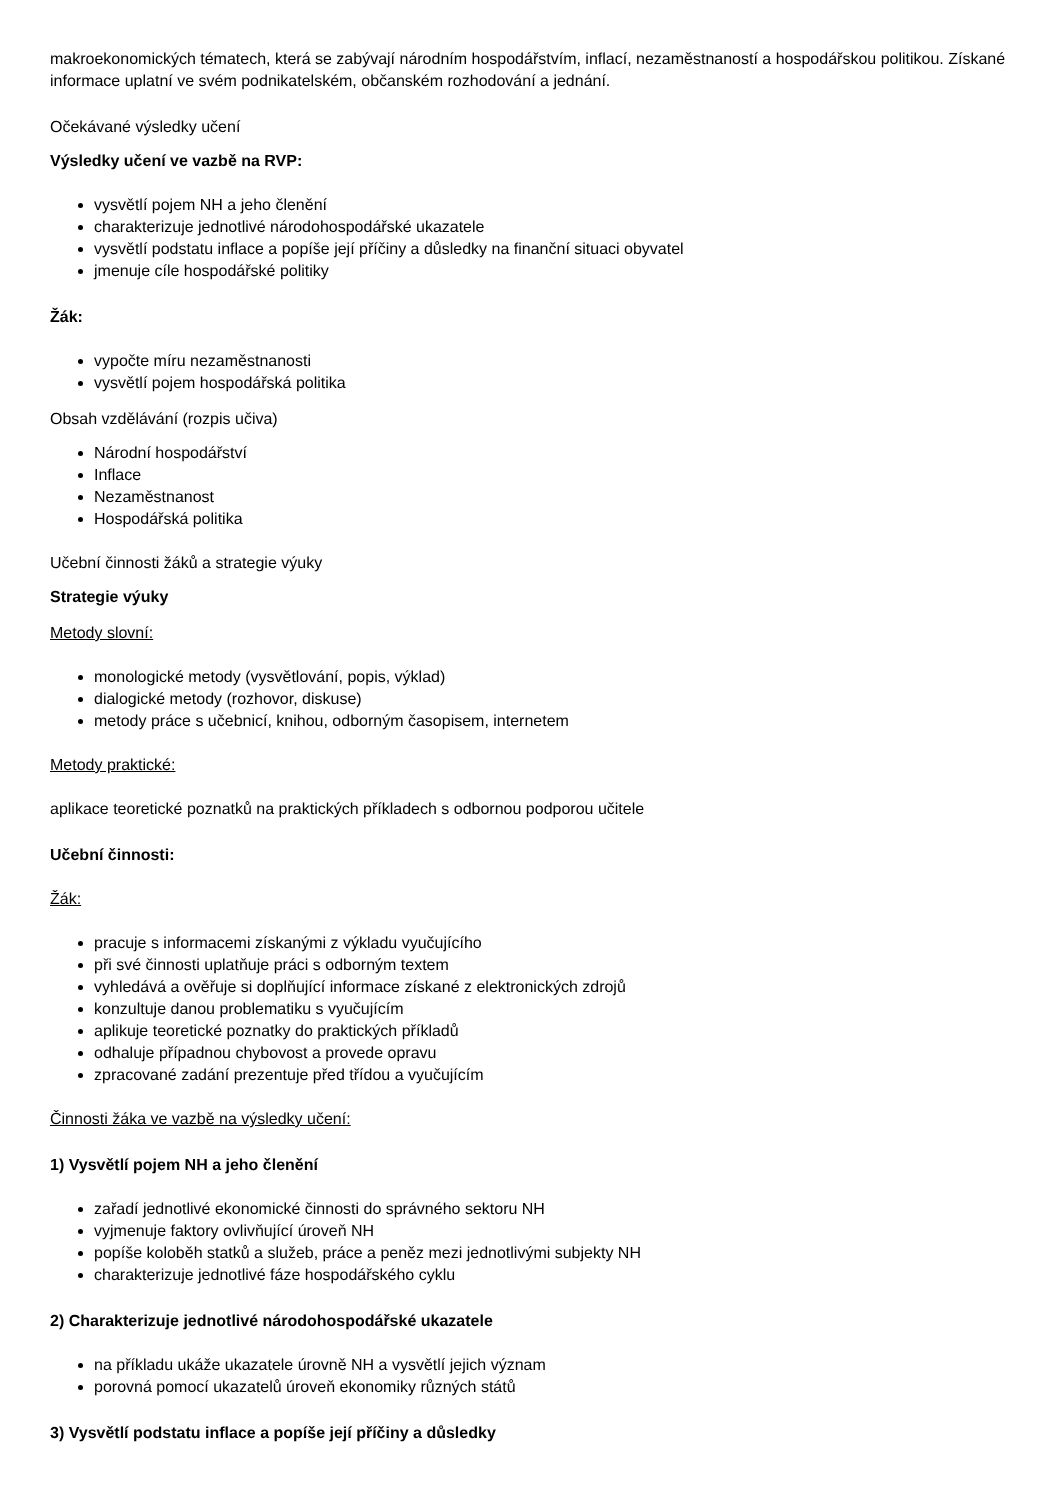makroekonomických tématech, která se zabývají národním hospodářstvím, inflací, nezaměstnaností a hospodářskou politikou. Získané informace uplatní ve svém podnikatelském, občanském rozhodování a jednání.
Očekávané výsledky učení
Výsledky učení ve vazbě na RVP:
vysvětlí pojem NH a jeho členění
charakterizuje jednotlivé národohospodářské ukazatele
vysvětlí podstatu inflace a popíše její příčiny a důsledky na finanční situaci obyvatel
jmenuje cíle hospodářské politiky
Žák:
vypočte míru nezaměstnanosti
vysvětlí pojem hospodářská politika
Obsah vzdělávání (rozpis učiva)
Národní hospodářství
Inflace
Nezaměstnanost
Hospodářská politika
Učební činnosti žáků a strategie výuky
Strategie výuky
Metody slovní:
monologické metody (vysvětlování, popis, výklad)
dialogické metody (rozhovor, diskuse)
metody práce s učebnicí, knihou, odborným časopisem, internetem
Metody praktické:
aplikace teoretické poznatků na praktických příkladech s odbornou podporou učitele
Učební činnosti:
Žák:
pracuje s informacemi získanými z výkladu vyučujícího
při své činnosti uplatňuje práci s odborným textem
vyhledává a ověřuje si doplňující informace získané z elektronických zdrojů
konzultuje danou problematiku s vyučujícím
aplikuje teoretické poznatky do praktických příkladů
odhaluje případnou chybovost a provede opravu
zpracované zadání prezentuje před třídou a vyučujícím
Činnosti žáka ve vazbě na výsledky učení:
1) Vysvětlí pojem NH a jeho členění
zařadí jednotlivé ekonomické činnosti do správného sektoru NH
vyjmenuje faktory ovlivňující úroveň NH
popíše koloběh statků a služeb, práce a peněz mezi jednotlivými subjekty NH
charakterizuje jednotlivé fáze hospodářského cyklu
2) Charakterizuje jednotlivé národohospodářské ukazatele
na příkladu ukáže ukazatele úrovně NH a vysvětlí jejich význam
porovná pomocí ukazatelů úroveň ekonomiky různých států
3) Vysvětlí podstatu inflace a popíše její příčiny a důsledky